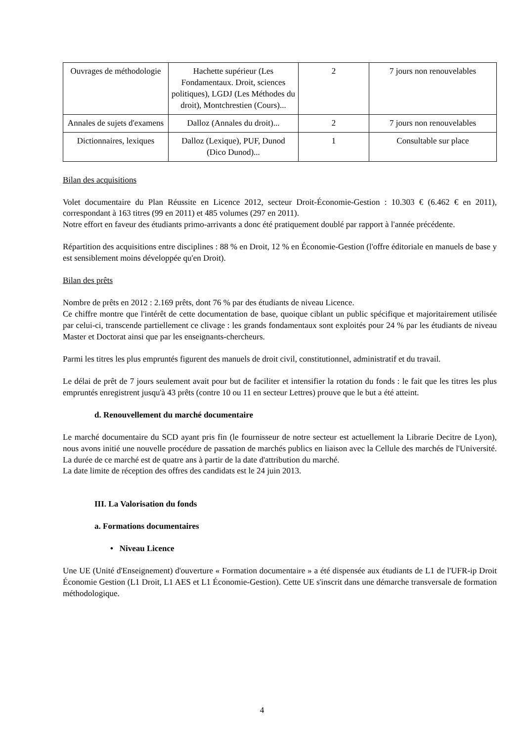| Ouvrages de méthodologie | Hachette supérieur (Les Fondamentaux. Droit, sciences politiques), LGDJ (Les Méthodes du droit), Montchrestien (Cours)... | 2 | 7 jours non renouvelables |
| Annales de sujets d'examens | Dalloz (Annales du droit)... | 2 | 7 jours non renouvelables |
| Dictionnaires, lexiques | Dalloz (Lexique), PUF, Dunod (Dico Dunod)... | 1 | Consultable sur place |
Bilan des acquisitions
Volet documentaire du Plan Réussite en Licence 2012, secteur Droit-Économie-Gestion : 10.303 € (6.462 € en 2011), correspondant à 163 titres (99 en 2011) et 485 volumes (297 en 2011).
Notre effort en faveur des étudiants primo-arrivants a donc été pratiquement doublé par rapport à l'année précédente.
Répartition des acquisitions entre disciplines : 88 % en Droit, 12 % en Économie-Gestion (l'offre éditoriale en manuels de base y est sensiblement moins développée qu'en Droit).
Bilan des prêts
Nombre de prêts en 2012 : 2.169 prêts, dont 76 % par des étudiants de niveau Licence.
Ce chiffre montre que l'intérêt de cette documentation de base, quoique ciblant un public spécifique et majoritairement utilisée par celui-ci, transcende partiellement ce clivage : les grands fondamentaux sont exploités pour 24 % par les étudiants de niveau Master et Doctorat ainsi que par les enseignants-chercheurs.
Parmi les titres les plus empruntés figurent des manuels de droit civil, constitutionnel, administratif et du travail.
Le délai de prêt de 7 jours seulement avait pour but de faciliter et intensifier la rotation du fonds : le fait que les titres les plus empruntés enregistrent jusqu'à 43 prêts (contre 10 ou 11 en secteur Lettres) prouve que le but a été atteint.
d. Renouvellement du marché documentaire
Le marché documentaire du SCD ayant pris fin (le fournisseur de notre secteur est actuellement la Librarie Decitre de Lyon), nous avons initié une nouvelle procédure de passation de marchés publics en liaison avec la Cellule des marchés de l'Université. La durée de ce marché est de quatre ans à partir de la date d'attribution du marché.
La date limite de réception des offres des candidats est le 24 juin 2013.
III. La Valorisation du fonds
a. Formations documentaires
• Niveau Licence
Une UE (Unité d'Enseignement) d'ouverture « Formation documentaire » a été dispensée aux étudiants de L1 de l'UFR-ip Droit Économie Gestion (L1 Droit, L1 AES et L1 Économie-Gestion). Cette UE s'inscrit dans une démarche transversale de formation méthodologique.
4